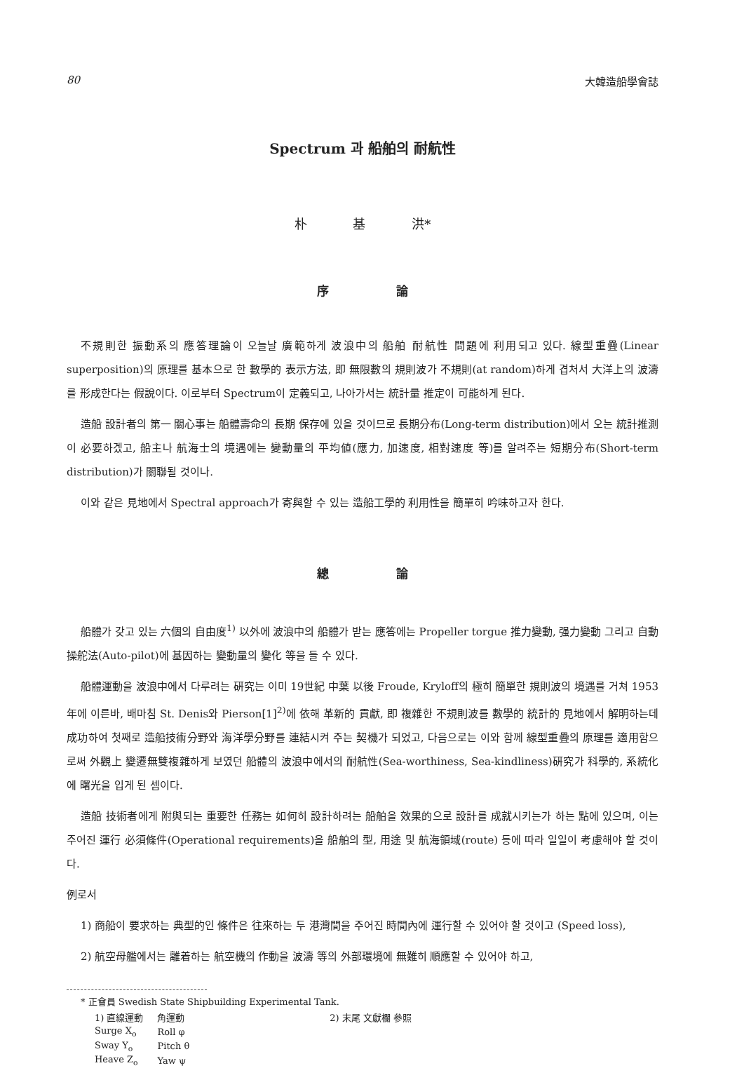80 大韓造船學會誌
Spectrum 과 船舶의 耐航性
朴 基 洪*
序 論
不規則한 振動系의 應答理論이 오늘날 廣範하게 波浪中의 船舶 耐航性 問題에 利用되고 있다. 線型重疊(Linear superposition)의 原理를 基本으로 한 數學的 表示方法, 即 無限數의 規則波가 不規則(at random)하게 겹처서 大洋上의 波濤를 形成한다는 假說이다. 이로부터 Spectrum이 定義되고, 나아가서는 統計量 推定이 可能하게 된다.
造船 設計者의 第一 關心事는 船體壽命의 長期 保存에 있을 것이므로 長期分布(Long-term distribution)에서 오는 統計推測이 必要하겠고, 船主나 航海士의 境遇에는 變動量의 平均値(應力, 加速度, 相對速度 等)를 알려주는 短期分布(Short-term distribution)가 關聯될 것이나.
이와 같은 見地에서 Spectral approach가 寄與할 수 있는 造船工學的 利用性을 簡單히 吟味하고자 한다.
總 論
船體가 갖고 있는 六個의 自由度<sup>1)</sup> 以外에 波浪中의 船體가 받는 應答에는 Propeller torgue 推力變動, 强力變動 그리고 自動操舵法(Auto-pilot)에 基因하는 變動量의 變化 等을 들 수 있다.
船體運動을 波浪中에서 다루려는 硏究는 이미 19世紀 中葉 以後 Froude, Kryloff의 極히 簡單한 規則波의 境遇를 거쳐 1953年에 이른바, 배마침 St. Denis와 Pierson[1]<sup>2)</sup>에 依해 革新的 貢獻, 即 複雜한 不規則波를 數學的 統計的 見地에서 解明하는데 成功하여 첫째로 造船技術分野와 海洋學分野를 連結시켜 주는 契機가 되었고, 다음으로는 이와 함께 線型重疊의 原理를 適用함으로써 外觀上 變遷無雙複雜하게 보였던 船體의 波浪中에서의 耐航性(Sea-worthiness, Sea-kindliness)硏究가 科學的, 系統化에 曙光을 입게 된 셈이다.
造船 技術者에게 附與되는 重要한 任務는 如何히 設計하려는 船舶을 效果的으로 設計를 成就시키는가 하는 點에 있으며, 이는 주어진 運行 必須條件(Operational requirements)을 船舶의 型, 用途 및 航海領域(route) 등에 따라 일일이 考慮해야 할 것이다.
例로서
1) 商船이 要求하는 典型的인 條件은 往來하는 두 港灣間을 주어진 時間內에 運行할 수 있어야 할 것이고 (Speed loss),
2) 航空母艦에서는 離着하는 航空機의 作動을 波濤 等의 外部環境에 無難히 順應할 수 있어야 하고,
* 正會員 Swedish State Shipbuilding Experimental Tank.
| 1) 直線運動 | 角運動 | 2) 末尾 文獻欄 參照 |
| Surge X<sub>o</sub> | Roll φ | |
| Sway Y<sub>o</sub> | Pitch θ | |
| Heave Z<sub>o</sub> | Yaw ψ | |